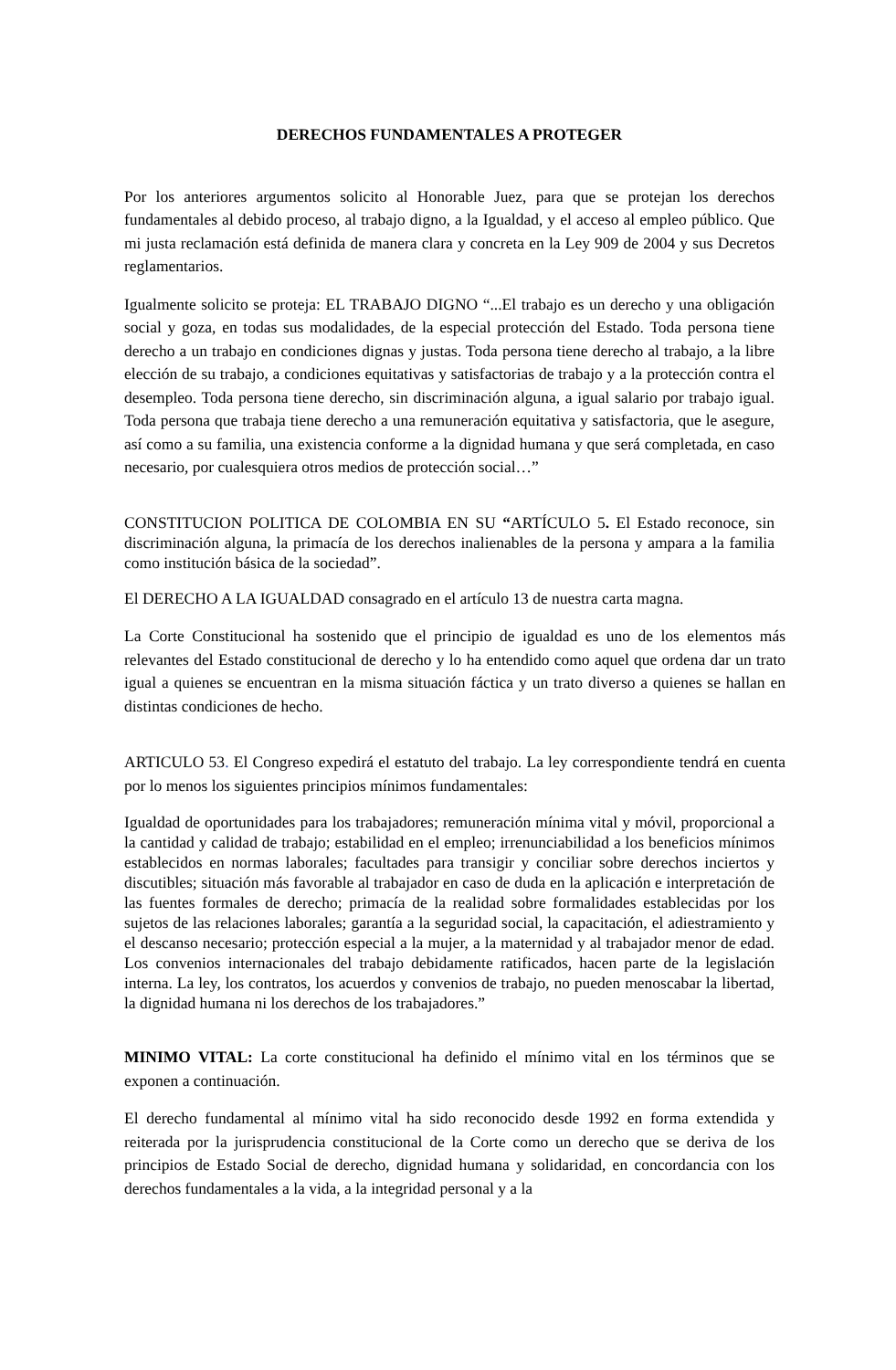DERECHOS FUNDAMENTALES A PROTEGER
Por los anteriores argumentos solicito al Honorable Juez, para que se protejan los derechos fundamentales al debido proceso, al trabajo digno, a la Igualdad, y el acceso al empleo público. Que mi justa reclamación está definida de manera clara y concreta en la Ley 909 de 2004 y sus Decretos reglamentarios.
Igualmente solicito se proteja: EL TRABAJO DIGNO “...El trabajo es un derecho y una obligación social y goza, en todas sus modalidades, de la especial protección del Estado. Toda persona tiene derecho a un trabajo en condiciones dignas y justas. Toda persona tiene derecho al trabajo, a la libre elección de su trabajo, a condiciones equitativas y satisfactorias de trabajo y a la protección contra el desempleo. Toda persona tiene derecho, sin discriminación alguna, a igual salario por trabajo igual. Toda persona que trabaja tiene derecho a una remuneración equitativa y satisfactoria, que le asegure, así como a su familia, una existencia conforme a la dignidad humana y que será completada, en caso necesario, por cualesquiera otros medios de protección social…”
CONSTITUCION POLITICA DE COLOMBIA EN SU “ARTÍCULO 5. El Estado reconoce, sin discriminación alguna, la primacía de los derechos inalienables de la persona y ampara a la familia como institución básica de la sociedad”.
El DERECHO A LA IGUALDAD consagrado en el artículo 13 de nuestra carta magna.
La Corte Constitucional ha sostenido que el principio de igualdad es uno de los elementos más relevantes del Estado constitucional de derecho y lo ha entendido como aquel que ordena dar un trato igual a quienes se encuentran en la misma situación fáctica y un trato diverso a quienes se hallan en distintas condiciones de hecho.
ARTICULO 53. El Congreso expedirá el estatuto del trabajo. La ley correspondiente tendrá en cuenta por lo menos los siguientes principios mínimos fundamentales:
Igualdad de oportunidades para los trabajadores; remuneración mínima vital y móvil, proporcional a la cantidad y calidad de trabajo; estabilidad en el empleo; irrenunciabilidad a los beneficios mínimos establecidos en normas laborales; facultades para transigir y conciliar sobre derechos inciertos y discutibles; situación más favorable al trabajador en caso de duda en la aplicación e interpretación de las fuentes formales de derecho; primacía de la realidad sobre formalidades establecidas por los sujetos de las relaciones laborales; garantía a la seguridad social, la capacitación, el adiestramiento y el descanso necesario; protección especial a la mujer, a la maternidad y al trabajador menor de edad. Los convenios internacionales del trabajo debidamente ratificados, hacen parte de la legislación interna. La ley, los contratos, los acuerdos y convenios de trabajo, no pueden menoscabar la libertad, la dignidad humana ni los derechos de los trabajadores.”
MINIMO VITAL: La corte constitucional ha definido el mínimo vital en los términos que se exponen a continuación.
El derecho fundamental al mínimo vital ha sido reconocido desde 1992 en forma extendida y reiterada por la jurisprudencia constitucional de la Corte como un derecho que se deriva de los principios de Estado Social de derecho, dignidad humana y solidaridad, en concordancia con los derechos fundamentales a la vida, a la integridad personal y a la